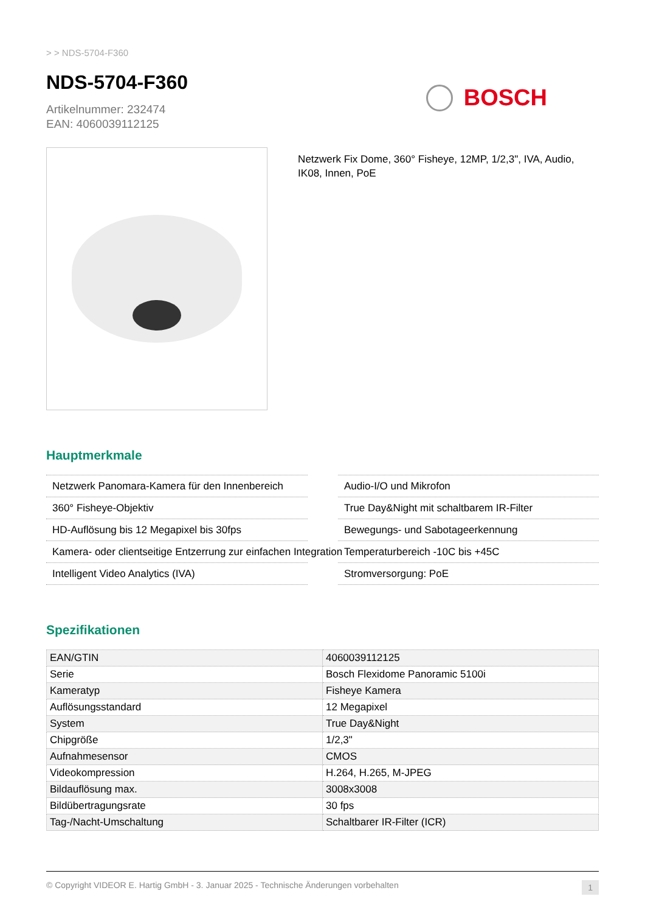> > NDS-5704-F360
NDS-5704-F360
Artikelnummer: 232474
EAN: 4060039112125
BOSCH
Netzwerk Fix Dome, 360° Fisheye, 12MP, 1/2,3", IVA, Audio, IK08, Innen, PoE
Hauptmerkmale
Netzwerk Panomara-Kamera für den Innenbereich
360° Fisheye-Objektiv
HD-Auflösung bis 12 Megapixel bis 30fps
Kamera- oder clientseitige Entzerrung zur einfachen Integration
Intelligent Video Analytics (IVA)
Audio-I/O und Mikrofon
True Day&Night mit schaltbarem IR-Filter
Bewegungs- und Sabotageerkennung
Temperaturbereich -10C bis +45C
Stromversorgung: PoE
Spezifikationen
| EAN/GTIN | 4060039112125 |
| Serie | Bosch Flexidome Panoramic 5100i |
| Kameratyp | Fisheye Kamera |
| Auflösungsstandard | 12 Megapixel |
| System | True Day&Night |
| Chipgröße | 1/2,3" |
| Aufnahmesensor | CMOS |
| Videokompression | H.264, H.265, M-JPEG |
| Bildauflösung max. | 3008x3008 |
| Bildübertragungsrate | 30 fps |
| Tag-/Nacht-Umschaltung | Schaltbarer IR-Filter (ICR) |
© Copyright VIDEOR E. Hartig GmbH - 3. Januar 2025 - Technische Änderungen vorbehalten 1